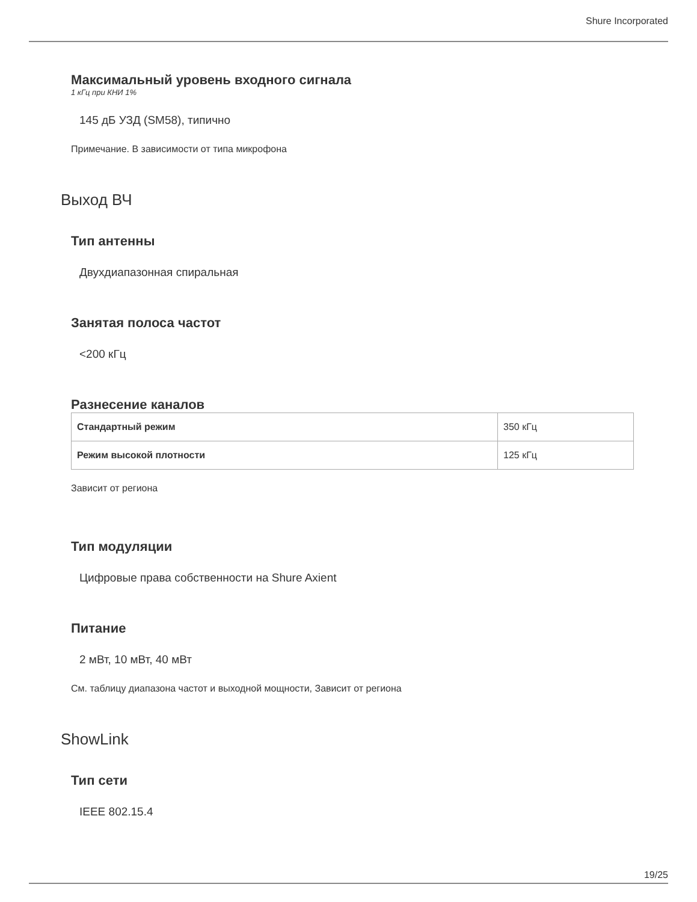Shure Incorporated
Максимальный уровень входного сигнала
1 кГц при КНИ 1%
145 дБ УЗД (SM58), типично
Примечание. В зависимости от типа микрофона
Выход ВЧ
Тип антенны
Двухдиапазонная спиральная
Занятая полоса частот
<200 кГц
Разнесение каналов
| Стандартный режим | 350 кГц |
| Режим высокой плотности | 125 кГц |
Зависит от региона
Тип модуляции
Цифровые права собственности на Shure Axient
Питание
2 мВт, 10 мВт, 40 мВт
См. таблицу диапазона частот и выходной мощности, Зависит от региона
ShowLink
Тип сети
IEEE 802.15.4
19/25